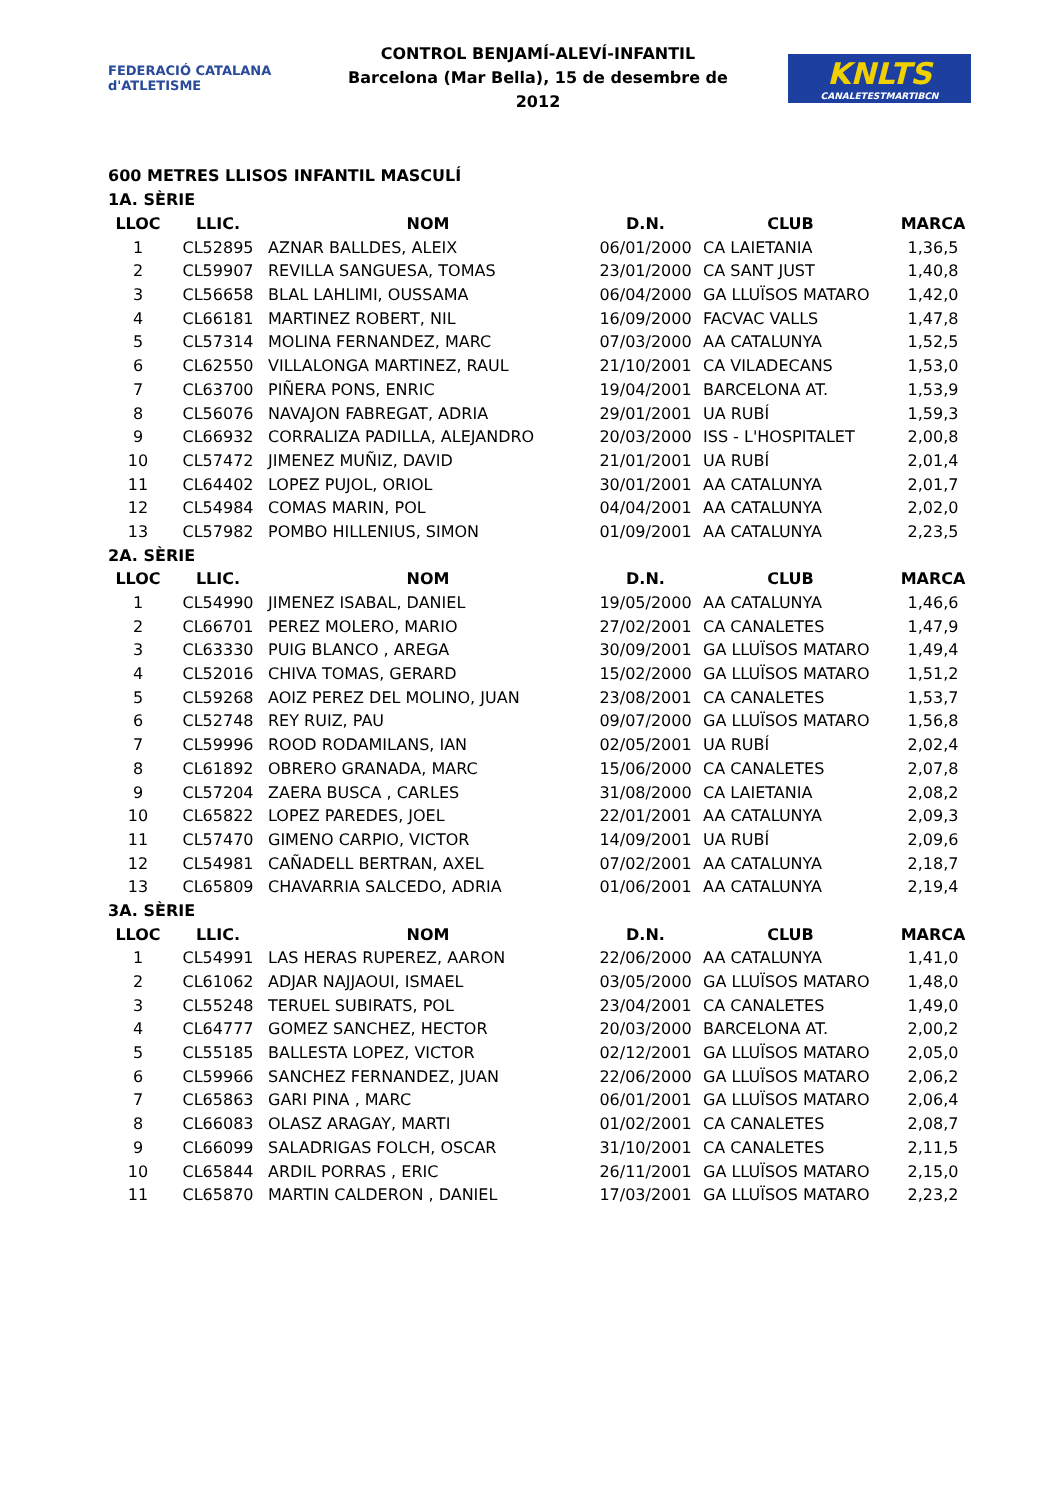FEDERACIÓ CATALANA d'ATLETISME
CONTROL BENJAMÍ-ALEVÍ-INFANTIL
Barcelona (Mar Bella), 15 de desembre de 2012
KNLTS
CANALETESTMARTIBCN
600 METRES LLISOS INFANTIL MASCULÍ
| 1A. SÈRIE | | | | | |
| LLOC | LLIC. | NOM | D.N. | CLUB | MARCA |
| 1 | CL52895 | AZNAR BALLDES, ALEIX | 06/01/2000 | CA LAIETANIA | 1,36,5 |
| 2 | CL59907 | REVILLA SANGUESA, TOMAS | 23/01/2000 | CA SANT JUST | 1,40,8 |
| 3 | CL56658 | BLAL LAHLIMI, OUSSAMA | 06/04/2000 | GA LLUÏSOS MATARO | 1,42,0 |
| 4 | CL66181 | MARTINEZ ROBERT, NIL | 16/09/2000 | FACVAC VALLS | 1,47,8 |
| 5 | CL57314 | MOLINA FERNANDEZ, MARC | 07/03/2000 | AA CATALUNYA | 1,52,5 |
| 6 | CL62550 | VILLALONGA MARTINEZ, RAUL | 21/10/2001 | CA VILADECANS | 1,53,0 |
| 7 | CL63700 | PIÑERA PONS, ENRIC | 19/04/2001 | BARCELONA AT. | 1,53,9 |
| 8 | CL56076 | NAVAJON FABREGAT, ADRIA | 29/01/2001 | UA RUBÍ | 1,59,3 |
| 9 | CL66932 | CORRALIZA PADILLA, ALEJANDRO | 20/03/2000 | ISS - L'HOSPITALET | 2,00,8 |
| 10 | CL57472 | JIMENEZ MUÑIZ, DAVID | 21/01/2001 | UA RUBÍ | 2,01,4 |
| 11 | CL64402 | LOPEZ PUJOL, ORIOL | 30/01/2001 | AA CATALUNYA | 2,01,7 |
| 12 | CL54984 | COMAS MARIN, POL | 04/04/2001 | AA CATALUNYA | 2,02,0 |
| 13 | CL57982 | POMBO HILLENIUS, SIMON | 01/09/2001 | AA CATALUNYA | 2,23,5 |
| 2A. SÈRIE | | | | | |
| LLOC | LLIC. | NOM | D.N. | CLUB | MARCA |
| 1 | CL54990 | JIMENEZ ISABAL, DANIEL | 19/05/2000 | AA CATALUNYA | 1,46,6 |
| 2 | CL66701 | PEREZ MOLERO, MARIO | 27/02/2001 | CA CANALETES | 1,47,9 |
| 3 | CL63330 | PUIG BLANCO , AREGA | 30/09/2001 | GA LLUÏSOS MATARO | 1,49,4 |
| 4 | CL52016 | CHIVA TOMAS, GERARD | 15/02/2000 | GA LLUÏSOS MATARO | 1,51,2 |
| 5 | CL59268 | AOIZ PEREZ DEL MOLINO, JUAN | 23/08/2001 | CA CANALETES | 1,53,7 |
| 6 | CL52748 | REY RUIZ, PAU | 09/07/2000 | GA LLUÏSOS MATARO | 1,56,8 |
| 7 | CL59996 | ROOD RODAMILANS, IAN | 02/05/2001 | UA RUBÍ | 2,02,4 |
| 8 | CL61892 | OBRERO GRANADA, MARC | 15/06/2000 | CA CANALETES | 2,07,8 |
| 9 | CL57204 | ZAERA BUSCA , CARLES | 31/08/2000 | CA LAIETANIA | 2,08,2 |
| 10 | CL65822 | LOPEZ PAREDES, JOEL | 22/01/2001 | AA CATALUNYA | 2,09,3 |
| 11 | CL57470 | GIMENO CARPIO, VICTOR | 14/09/2001 | UA RUBÍ | 2,09,6 |
| 12 | CL54981 | CAÑADELL BERTRAN, AXEL | 07/02/2001 | AA CATALUNYA | 2,18,7 |
| 13 | CL65809 | CHAVARRIA SALCEDO, ADRIA | 01/06/2001 | AA CATALUNYA | 2,19,4 |
| 3A. SÈRIE | | | | | |
| LLOC | LLIC. | NOM | D.N. | CLUB | MARCA |
| 1 | CL54991 | LAS HERAS RUPEREZ, AARON | 22/06/2000 | AA CATALUNYA | 1,41,0 |
| 2 | CL61062 | ADJAR NAJJAOUI, ISMAEL | 03/05/2000 | GA LLUÏSOS MATARO | 1,48,0 |
| 3 | CL55248 | TERUEL SUBIRATS, POL | 23/04/2001 | CA CANALETES | 1,49,0 |
| 4 | CL64777 | GOMEZ SANCHEZ, HECTOR | 20/03/2000 | BARCELONA AT. | 2,00,2 |
| 5 | CL55185 | BALLESTA LOPEZ, VICTOR | 02/12/2001 | GA LLUÏSOS MATARO | 2,05,0 |
| 6 | CL59966 | SANCHEZ FERNANDEZ, JUAN | 22/06/2000 | GA LLUÏSOS MATARO | 2,06,2 |
| 7 | CL65863 | GARI PINA , MARC | 06/01/2001 | GA LLUÏSOS MATARO | 2,06,4 |
| 8 | CL66083 | OLASZ ARAGAY, MARTI | 01/02/2001 | CA CANALETES | 2,08,7 |
| 9 | CL66099 | SALADRIGAS FOLCH, OSCAR | 31/10/2001 | CA CANALETES | 2,11,5 |
| 10 | CL65844 | ARDIL PORRAS , ERIC | 26/11/2001 | GA LLUÏSOS MATARO | 2,15,0 |
| 11 | CL65870 | MARTIN CALDERON , DANIEL | 17/03/2001 | GA LLUÏSOS MATARO | 2,23,2 |